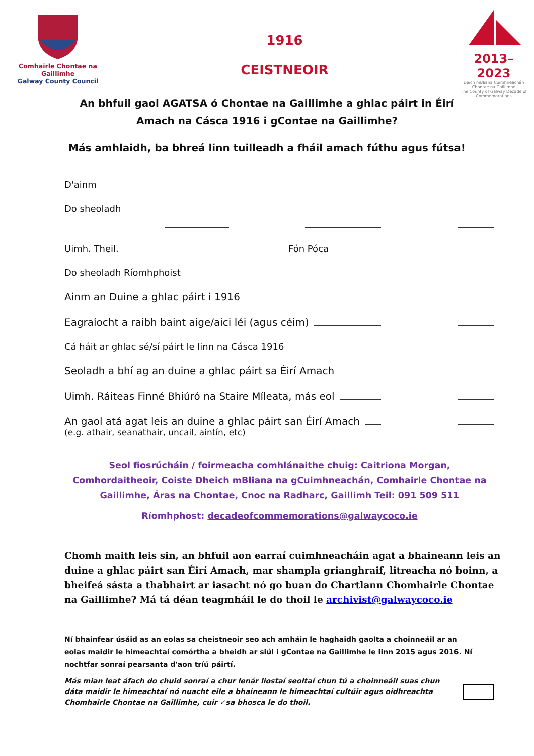Comhairle Chontae na Gaillimhe
Galway County Council
1916
CEISTNEOIR
2013–2023
Deich mBliana Cuimhneachán Chontae na Gaillimhe
The County of Galway Decade of Commemorations
An bhfuil gaol AGATSA ó Chontae na Gaillimhe a ghlac páirt in Éirí Amach na Cásca 1916 i gContae na Gaillimhe?
Más amhlaidh, ba bhreá linn tuilleadh a fháil amach fúthu agus fútsa!
D'ainm
Do sheoladh
Uimh. Theil. Fón Póca
Do sheoladh Ríomhphoist
Ainm an Duine a ghlac páirt i 1916
Eagraíocht a raibh baint aige/aici léi (agus céim)
Cá háit ar ghlac sé/sí páirt le linn na Cásca 1916
Seoladh a bhí ag an duine a ghlac páirt sa Éirí Amach
Uimh. Ráiteas Finné Bhiúró na Staire Míleata, más eol
An gaol atá agat leis an duine a ghlac páirt san Éirí Amach
(e.g. athair, seanathair, uncail, aintín, etc)
Seol fiosrúcháin / foirmeacha comhlánaithe chuig: Caitriona Morgan, Comhordaitheoir, Coiste Dheich mBliana na gCuimhneachán, Comhairle Chontae na Gaillimhe, Áras na Chontae, Cnoc na Radharc, Gaillimh Teil: 091 509 511
Ríomhphost: decadeofcommemorations@galwaycoco.ie
Chomh maith leis sin, an bhfuil aon earraí cuimhneacháin agat a bhaineann leis an duine a ghlac páirt san Éirí Amach, mar shampla grianghraif, litreacha nó boinn, a bheifeá sásta a thabhairt ar iasacht nó go buan do Chartlann Chomhairle Chontae na Gaillimhe? Má tá déan teagmháil le do thoil le archivist@galwaycoco.ie
Ní bhainfear úsáid as an eolas sa cheistneoir seo ach amháin le haghaidh gaolta a choinneáil ar an eolas maidir le himeachtaí comórtha a bheidh ar siúl i gContae na Gaillimhe le linn 2015 agus 2016. Ní nochtfar sonraí pearsanta d'aon tríú páirtí.
Más mian leat áfach do chuid sonraí a chur lenár liostaí seoltaí chun tú a choinneáil suas chun dáta maidir le himeachtaí nó nuacht eile a bhaineann le himeachtaí cultúir agus oidhreachta Chomhairle Chontae na Gaillimhe, cuir ✓sa bhosca le do thoil.